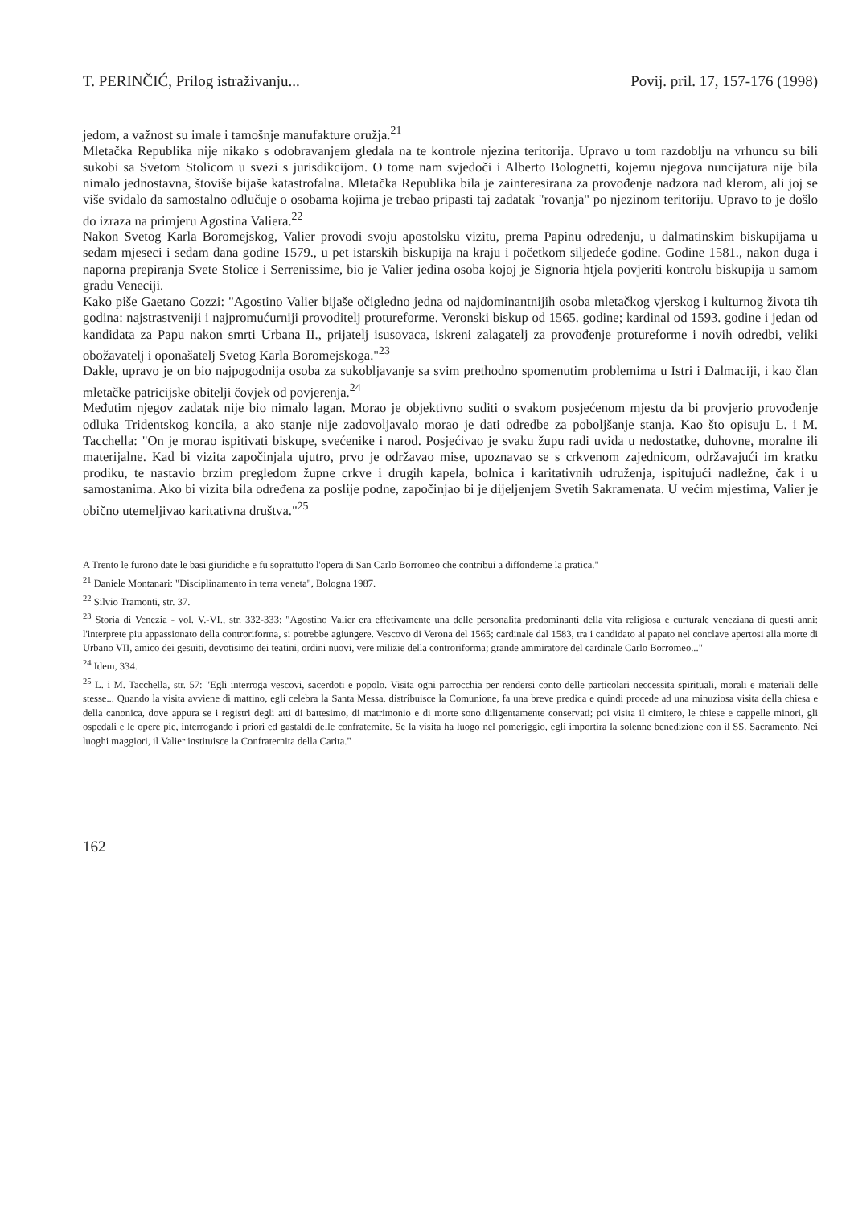T. PERINČIĆ, Prilog istraživanju... Povij. pril. 17, 157-176 (1998)
jedom, a važnost su imale i tamošnje manufakture oružja.<sup>21</sup>
Mletačka Republika nije nikako s odobravanjem gledala na te kontrole njezina teritorija. Upravo u tom razdoblju na vrhuncu su bili sukobi sa Svetom Stolicom u svezi s jurisdikcijom. O tome nam svjedoči i Alberto Bolognetti, kojemu njegova nuncijatura nije bila nimalo jednostavna, štoviše bijaše katastrofalna. Mletačka Republika bila je zainteresirana za provođenje nadzora nad klerom, ali joj se više sviđalo da samostalno odlučuje o osobama kojima je trebao pripasti taj zadatak "rovanja" po njezinom teritoriju. Upravo to je došlo do izraza na primjeru Agostina Valiera.<sup>22</sup>
Nakon Svetog Karla Boromejskog, Valier provodi svoju apostolsku vizitu, prema Papinu određenju, u dalmatinskim biskupijama u sedam mjeseci i sedam dana godine 1579., u pet istarskih biskupija na kraju i početkom siljedeće godine. Godine 1581., nakon duga i naporna prepiranja Svete Stolice i Serrenissime, bio je Valier jedina osoba kojoj je Signoria htjela povjeriti kontrolu biskupija u samom gradu Veneciji.
Kako piše Gaetano Cozzi: "Agostino Valier bijaše očigledno jedna od najdominantnijih osoba mletačkog vjerskog i kulturnog života tih godina: najstrastveniji i najpromućurniji provoditelj protureforme. Veronski biskup od 1565. godine; kardinal od 1593. godine i jedan od kandidata za Papu nakon smrti Urbana II., prijatelj isusovaca, iskreni zalagatelj za provođenje protureforme i novih odredbi, veliki obožavatelj i oponašatelj Svetog Karla Boromejskoga."<sup>23</sup>
Dakle, upravo je on bio najpogodnija osoba za sukobljavanje sa svim prethodno spomenutim problemima u Istri i Dalmaciji, i kao član mletačke patricijske obitelji čovjek od povjerenja.<sup>24</sup>
Međutim njegov zadatak nije bio nimalo lagan. Morao je objektivno suditi o svakom posjećenom mjestu da bi provjerio provođenje odluka Tridentskog koncila, a ako stanje nije zadovoljavalo morao je dati odredbe za poboljšanje stanja. Kao što opisuju L. i M. Tacchella: "On je morao ispitivati biskupe, svećenike i narod. Posjećivao je svaku župu radi uvida u nedostatke, duhovne, moralne ili materijalne. Kad bi vizita započinjala ujutro, prvo je održavao mise, upoznavao se s crkvenom zajednicom, održavajući im kratku prodiku, te nastavio brzim pregledom župne crkve i drugih kapela, bolnica i karitativnih udruženja, ispitujući nadležne, čak i u samostanima. Ako bi vizita bila određena za poslije podne, započinjao bi je dijeljenjem Svetih Sakramenata. U većim mjestima, Valier je obično utemeljivao karitativna društva."<sup>25</sup>
A Trento le furono date le basi giuridiche e fu soprattutto l'opera di San Carlo Borromeo che contribui a diffonderne la pratica."
<sup>21</sup> Daniele Montanari: "Disciplinamento in terra veneta", Bologna 1987.
<sup>22</sup> Silvio Tramonti, str. 37.
<sup>23</sup> Storia di Venezia - vol. V.-VI., str. 332-333: "Agostino Valier era effetivamente una delle personalita predominanti della vita religiosa e curturale veneziana di questi anni: l'interprete piu appassionato della controriforma, si potrebbe agiungere. Vescovo di Verona del 1565; cardinale dal 1583, tra i candidato al papato nel conclave apertosi alla morte di Urbano VII, amico dei gesuiti, devotisimo dei teatini, ordini nuovi, vere milizie della controriforma; grande ammiratore del cardinale Carlo Borromeo..."
<sup>24</sup> Idem, 334.
<sup>25</sup> L. i M. Tacchella, str. 57: "Egli interroga vescovi, sacerdoti e popolo. Visita ogni parrocchia per rendersi conto delle particolari neccessita spirituali, morali e materiali delle stesse... Quando la visita avviene di mattino, egli celebra la Santa Messa, distribuisce la Comunione, fa una breve predica e quindi procede ad una minuziosa visita della chiesa e della canonica, dove appura se i registri degli atti di battesimo, di matrimonio e di morte sono diligentamente conservati; poi visita il cimitero, le chiese e cappelle minori, gli ospedali e le opere pie, interrogando i priori ed gastaldi delle confraternite. Se la visita ha luogo nel pomeriggio, egli importira la solenne benedizione con il SS. Sacramento. Nei luoghi maggiori, il Valier instituisce la Confraternita della Carita."
162